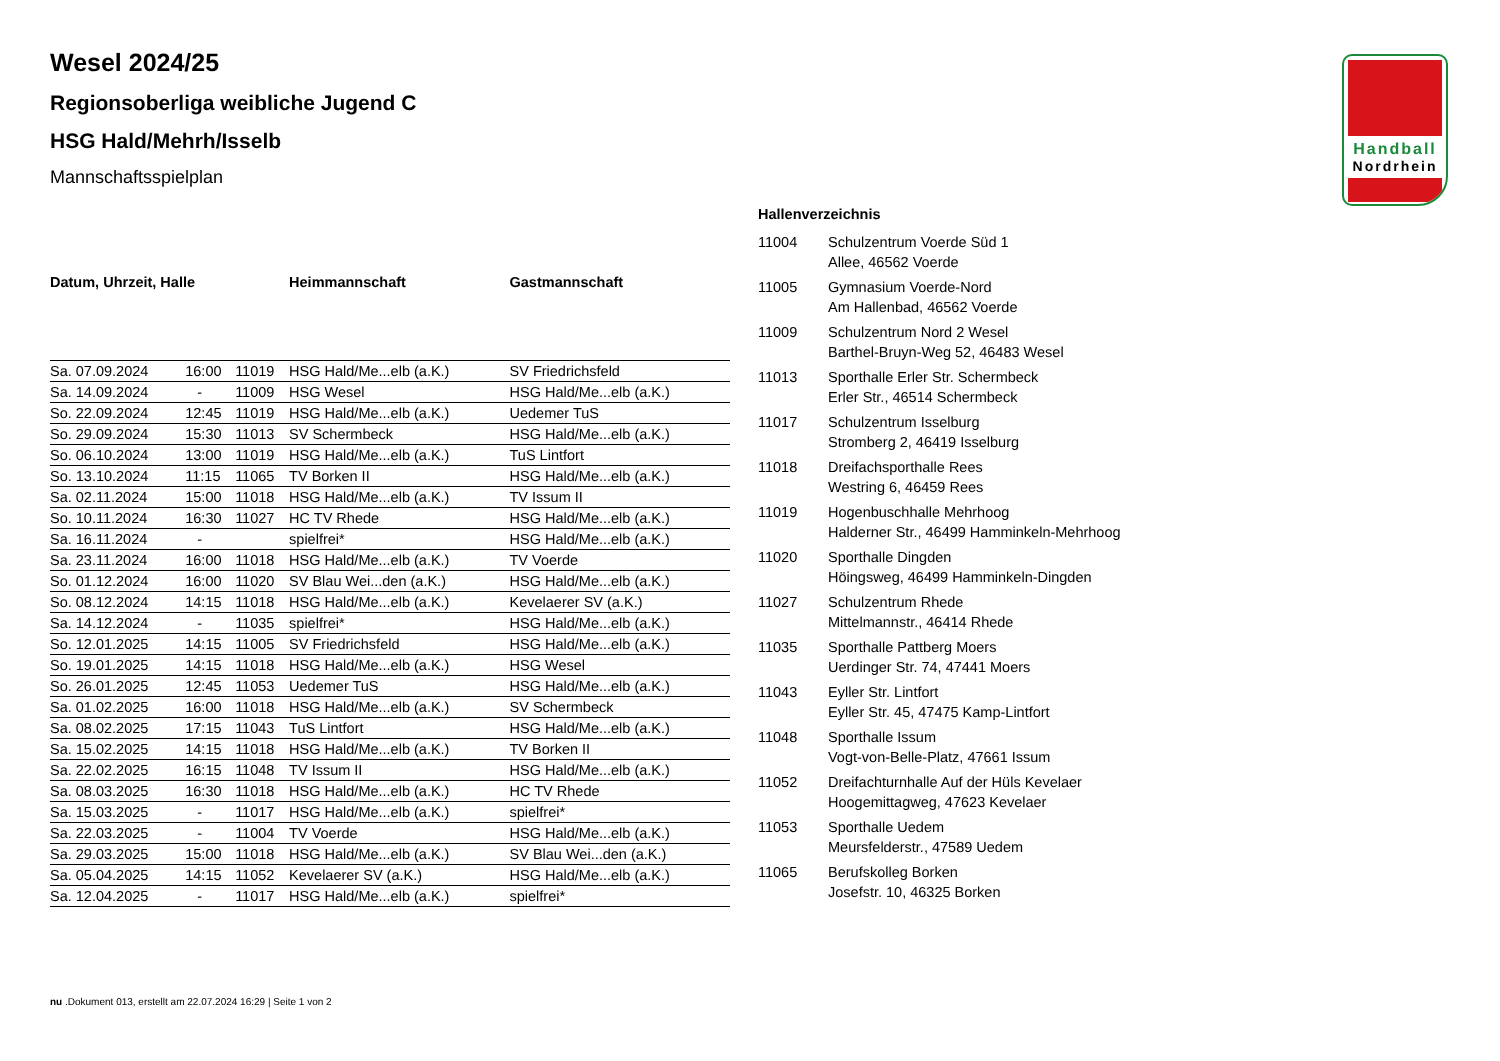Handball
Nordrhein
Wesel 2024/25
Regionsoberliga weibliche Jugend C
HSG Hald/Mehrh/Isselb
Mannschaftsspielplan
| Datum, Uhrzeit, Halle | | | Heimmannschaft | Gastmannschaft |
| --- | --- | --- | --- | --- |
| Sa. 07.09.2024 | 16:00 | 11019 | HSG Hald/Me...elb (a.K.) | SV Friedrichsfeld |
| Sa. 14.09.2024 | - | 11009 | HSG Wesel | HSG Hald/Me...elb (a.K.) |
| So. 22.09.2024 | 12:45 | 11019 | HSG Hald/Me...elb (a.K.) | Uedemer TuS |
| So. 29.09.2024 | 15:30 | 11013 | SV Schermbeck | HSG Hald/Me...elb (a.K.) |
| So. 06.10.2024 | 13:00 | 11019 | HSG Hald/Me...elb (a.K.) | TuS Lintfort |
| So. 13.10.2024 | 11:15 | 11065 | TV Borken II | HSG Hald/Me...elb (a.K.) |
| Sa. 02.11.2024 | 15:00 | 11018 | HSG Hald/Me...elb (a.K.) | TV Issum II |
| So. 10.11.2024 | 16:30 | 11027 | HC TV Rhede | HSG Hald/Me...elb (a.K.) |
| Sa. 16.11.2024 | - | | spielfrei* | HSG Hald/Me...elb (a.K.) |
| Sa. 23.11.2024 | 16:00 | 11018 | HSG Hald/Me...elb (a.K.) | TV Voerde |
| So. 01.12.2024 | 16:00 | 11020 | SV Blau Wei...den (a.K.) | HSG Hald/Me...elb (a.K.) |
| So. 08.12.2024 | 14:15 | 11018 | HSG Hald/Me...elb (a.K.) | Kevelaerer SV (a.K.) |
| Sa. 14.12.2024 | - | 11035 | spielfrei* | HSG Hald/Me...elb (a.K.) |
| So. 12.01.2025 | 14:15 | 11005 | SV Friedrichsfeld | HSG Hald/Me...elb (a.K.) |
| So. 19.01.2025 | 14:15 | 11018 | HSG Hald/Me...elb (a.K.) | HSG Wesel |
| So. 26.01.2025 | 12:45 | 11053 | Uedemer TuS | HSG Hald/Me...elb (a.K.) |
| Sa. 01.02.2025 | 16:00 | 11018 | HSG Hald/Me...elb (a.K.) | SV Schermbeck |
| Sa. 08.02.2025 | 17:15 | 11043 | TuS Lintfort | HSG Hald/Me...elb (a.K.) |
| Sa. 15.02.2025 | 14:15 | 11018 | HSG Hald/Me...elb (a.K.) | TV Borken II |
| Sa. 22.02.2025 | 16:15 | 11048 | TV Issum II | HSG Hald/Me...elb (a.K.) |
| Sa. 08.03.2025 | 16:30 | 11018 | HSG Hald/Me...elb (a.K.) | HC TV Rhede |
| Sa. 15.03.2025 | - | 11017 | HSG Hald/Me...elb (a.K.) | spielfrei* |
| Sa. 22.03.2025 | - | 11004 | TV Voerde | HSG Hald/Me...elb (a.K.) |
| Sa. 29.03.2025 | 15:00 | 11018 | HSG Hald/Me...elb (a.K.) | SV Blau Wei...den (a.K.) |
| Sa. 05.04.2025 | 14:15 | 11052 | Kevelaerer SV (a.K.) | HSG Hald/Me...elb (a.K.) |
| Sa. 12.04.2025 | - | 11017 | HSG Hald/Me...elb (a.K.) | spielfrei* |
Hallenverzeichnis
| 11004 | Schulzentrum Voerde Süd 1 Allee, 46562 Voerde |
| 11005 | Gymnasium Voerde-Nord Am Hallenbad, 46562 Voerde |
| 11009 | Schulzentrum Nord 2 Wesel Barthel-Bruyn-Weg 52, 46483 Wesel |
| 11013 | Sporthalle Erler Str. Schermbeck Erler Str., 46514 Schermbeck |
| 11017 | Schulzentrum Isselburg Stromberg 2, 46419 Isselburg |
| 11018 | Dreifachsporthalle Rees Westring 6, 46459 Rees |
| 11019 | Hogenbuschhalle Mehrhoog Halderner Str., 46499 Hamminkeln-Mehrhoog |
| 11020 | Sporthalle Dingden Höingsweg, 46499 Hamminkeln-Dingden |
| 11027 | Schulzentrum Rhede Mittelmannstr., 46414 Rhede |
| 11035 | Sporthalle Pattberg Moers Uerdinger Str. 74, 47441 Moers |
| 11043 | Eyller Str. Lintfort Eyller Str. 45, 47475 Kamp-Lintfort |
| 11048 | Sporthalle Issum Vogt-von-Belle-Platz, 47661 Issum |
| 11052 | Dreifachturnhalle Auf der Hüls Kevelaer Hoogemittagweg, 47623 Kevelaer |
| 11053 | Sporthalle Uedem Meursfelderstr., 47589 Uedem |
| 11065 | Berufskolleg Borken Josefstr. 10, 46325 Borken |
nu .Dokument 013, erstellt am 22.07.2024 16:29 | Seite 1 von 2